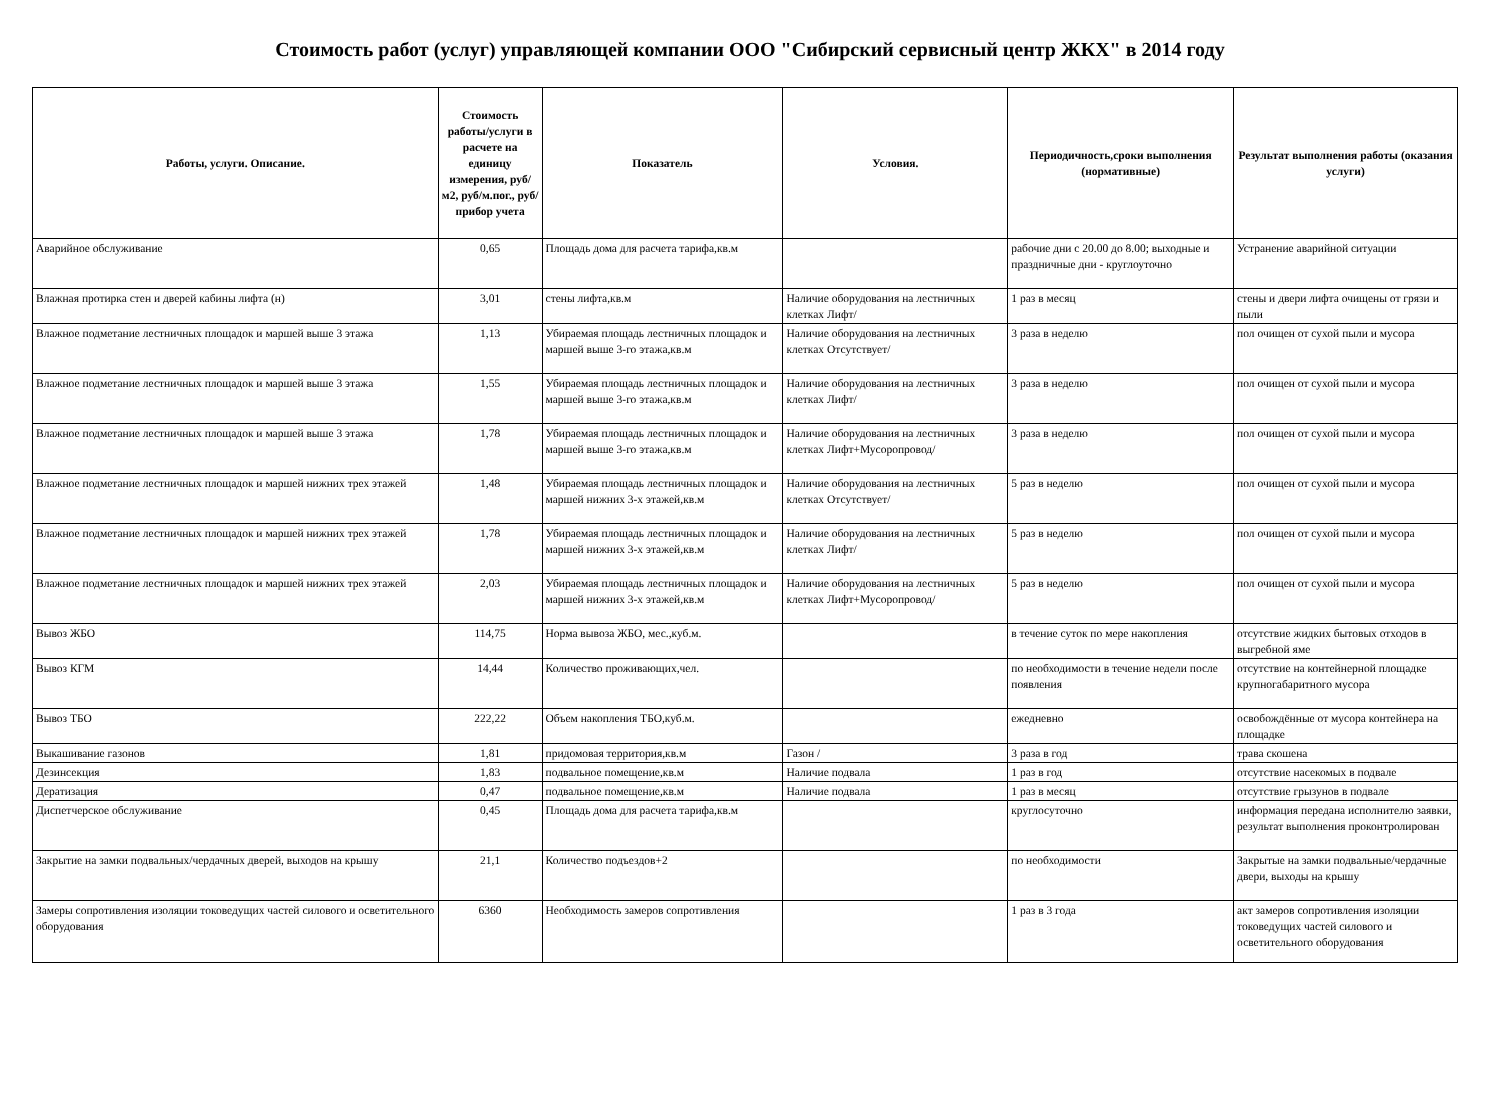Стоимость работ (услуг) управляющей компании ООО "Сибирский сервисный центр ЖКХ" в 2014 году
| Работы, услуги. Описание. | Стоимость работы/услуги в расчете на единицу измерения, руб/м2, руб/м.пог., руб/прибор учета | Показатель | Условия. | Периодичность,сроки выполнения (нормативные) | Результат выполнения работы (оказания услуги) |
| --- | --- | --- | --- | --- | --- |
| Аварийное обслуживание | 0,65 | Площадь дома для расчета тарифа,кв.м | | рабочие дни с 20.00 до 8.00; выходные и праздничные дни - круглоуточно | Устранение аварийной ситуации |
| Влажная протирка стен и дверей кабины лифта (н) | 3,01 | стены лифта,кв.м | Наличие оборудования на лестничных клетках Лифт/ | 1 раз в месяц | стены и двери лифта очищены от грязи и пыли |
| Влажное подметание лестничных площадок и маршей выше 3 этажа | 1,13 | Убираемая площадь лестничных площадок и маршей выше 3-го этажа,кв.м | Наличие оборудования на лестничных клетках Отсутствует/ | 3 раза в неделю | пол очищен от сухой пыли и мусора |
| Влажное подметание лестничных площадок и маршей выше 3 этажа | 1,55 | Убираемая площадь лестничных площадок и маршей выше 3-го этажа,кв.м | Наличие оборудования на лестничных клетках Лифт/ | 3 раза в неделю | пол очищен от сухой пыли и мусора |
| Влажное подметание лестничных площадок и маршей выше 3 этажа | 1,78 | Убираемая площадь лестничных площадок и маршей выше 3-го этажа,кв.м | Наличие оборудования на лестничных клетках Лифт+Мусоропровод/ | 3 раза в неделю | пол очищен от сухой пыли и мусора |
| Влажное подметание лестничных площадок и маршей нижних трех этажей | 1,48 | Убираемая площадь лестничных площадок и маршей нижних 3-х этажей,кв.м | Наличие оборудования на лестничных клетках Отсутствует/ | 5 раз в неделю | пол очищен от сухой пыли и мусора |
| Влажное подметание лестничных площадок и маршей нижних трех этажей | 1,78 | Убираемая площадь лестничных площадок и маршей нижних 3-х этажей,кв.м | Наличие оборудования на лестничных клетках Лифт/ | 5 раз в неделю | пол очищен от сухой пыли и мусора |
| Влажное подметание лестничных площадок и маршей нижних трех этажей | 2,03 | Убираемая площадь лестничных площадок и маршей нижних 3-х этажей,кв.м | Наличие оборудования на лестничных клетках Лифт+Мусоропровод/ | 5 раз в неделю | пол очищен от сухой пыли и мусора |
| Вывоз ЖБО | 114,75 | Норма вывоза ЖБО, мес.,куб.м. | | в течение суток по мере накопления | отсутствие жидких бытовых отходов в выгребной яме |
| Вывоз КГМ | 14,44 | Количество проживающих,чел. | | по необходимости в течение недели после появления | отсутствие на контейнерной площадке крупногабаритного мусора |
| Вывоз ТБО | 222,22 | Объем накопления ТБО,куб.м. | | ежедневно | освобождённые от мусора контейнера на площадке |
| Выкашивание газонов | 1,81 | придомовая территория,кв.м | Газон / | 3 раза в год | трава скошена |
| Дезинсекция | 1,83 | подвальное помещение,кв.м | Наличие подвала | 1 раз в год | отсутствие насекомых в подвале |
| Дератизация | 0,47 | подвальное помещение,кв.м | Наличие подвала | 1 раз в месяц | отсутствие грызунов в подвале |
| Диспетчерское обслуживание | 0,45 | Площадь дома для расчета тарифа,кв.м | | круглосуточно | информация передана исполнителю заявки, результат выполнения проконтролирован |
| Закрытие на замки подвальных/чердачных дверей, выходов на крышу | 21,1 | Количество подъездов+2 | | по необходимости | Закрытые на замки подвальные/чердачные двери, выходы на крышу |
| Замеры сопротивления изоляции токоведущих частей силового и осветительного оборудования | 6360 | Необходимость замеров сопротивления | | 1 раз в 3 года | акт замеров сопротивления изоляции токоведущих частей силового и осветительного оборудования |